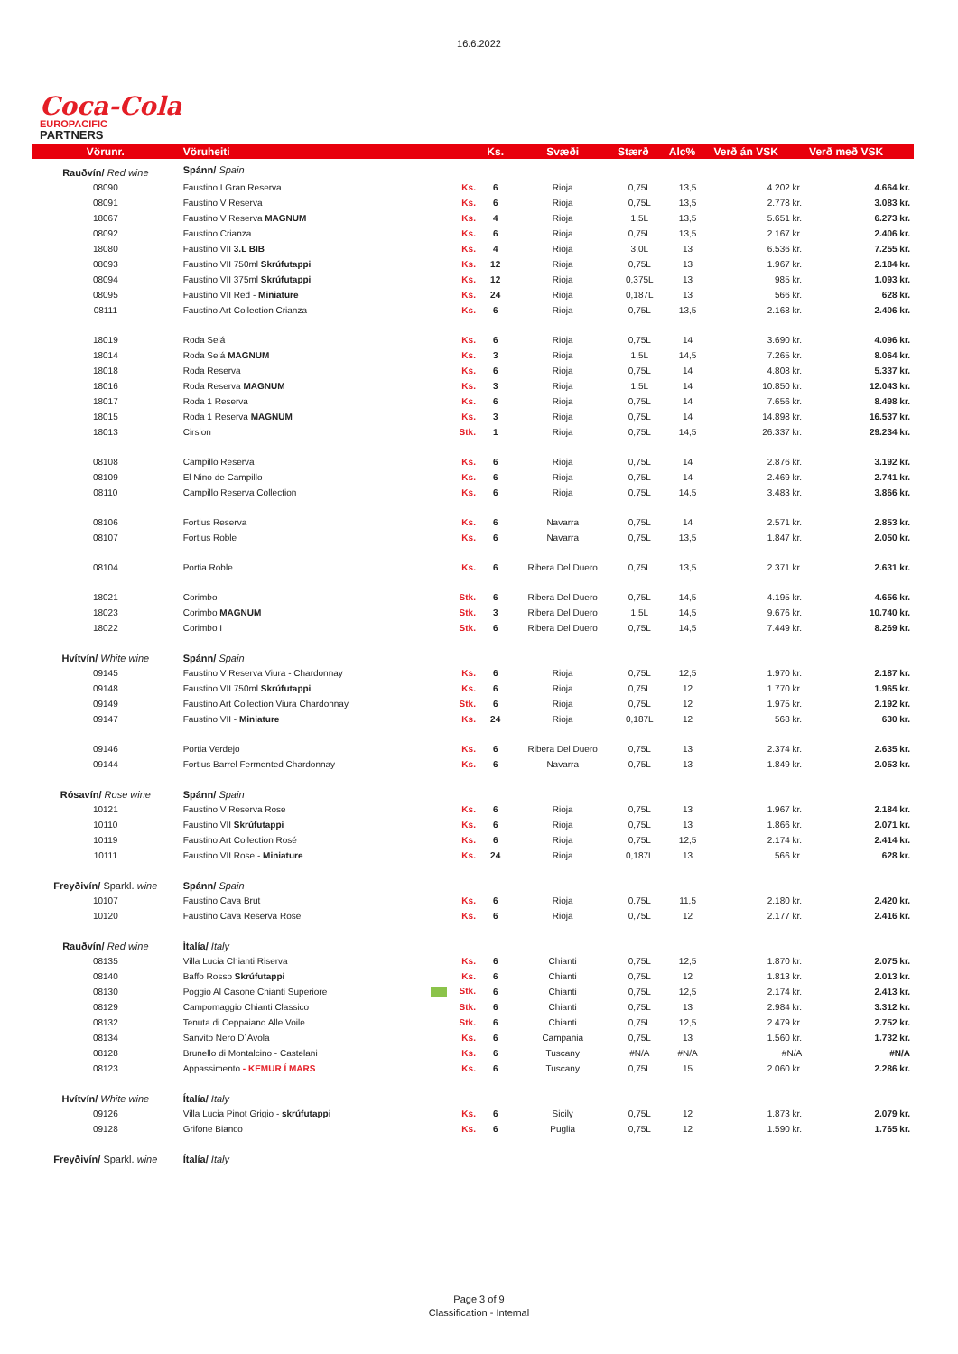16.6.2022
Coca-Cola
EUROPACIFIC
PARTNERS
| Vörunr. | Vöruheiti | | Ks. | Svæði | Stærð | Alc% | Verð án VSK | Verð með VSK |
| --- | --- | --- | --- | --- | --- | --- | --- | --- |
| Rauðvín/ Red wine | Spánn/ Spain | | | | | | | |
| 08090 | Faustino I Gran Reserva | Ks. | 6 | Rioja | 0,75L | 13,5 | 4.202 kr. | 4.664 kr. |
| 08091 | Faustino V Reserva | Ks. | 6 | Rioja | 0,75L | 13,5 | 2.778 kr. | 3.083 kr. |
| 18067 | Faustino V Reserva MAGNUM | Ks. | 4 | Rioja | 1,5L | 13,5 | 5.651 kr. | 6.273 kr. |
| 08092 | Faustino Crianza | Ks. | 6 | Rioja | 0,75L | 13,5 | 2.167 kr. | 2.406 kr. |
| 18080 | Faustino VII 3.L BIB | Ks. | 4 | Rioja | 3,0L | 13 | 6.536 kr. | 7.255 kr. |
| 08093 | Faustino VII 750ml Skrúfutappi | Ks. | 12 | Rioja | 0,75L | 13 | 1.967 kr. | 2.184 kr. |
| 08094 | Faustino VII 375ml Skrúfutappi | Ks. | 12 | Rioja | 0,375L | 13 | 985 kr. | 1.093 kr. |
| 08095 | Faustino VII Red - Miniature | Ks. | 24 | Rioja | 0,187L | 13 | 566 kr. | 628 kr. |
| 08111 | Faustino Art Collection Crianza | Ks. | 6 | Rioja | 0,75L | 13,5 | 2.168 kr. | 2.406 kr. |
| 18019 | Roda Selá | Ks. | 6 | Rioja | 0,75L | 14 | 3.690 kr. | 4.096 kr. |
| 18014 | Roda Selá MAGNUM | Ks. | 3 | Rioja | 1,5L | 14,5 | 7.265 kr. | 8.064 kr. |
| 18018 | Roda Reserva | Ks. | 6 | Rioja | 0,75L | 14 | 4.808 kr. | 5.337 kr. |
| 18016 | Roda Reserva MAGNUM | Ks. | 3 | Rioja | 1,5L | 14 | 10.850 kr. | 12.043 kr. |
| 18017 | Roda 1 Reserva | Ks. | 6 | Rioja | 0,75L | 14 | 7.656 kr. | 8.498 kr. |
| 18015 | Roda 1 Reserva MAGNUM | Ks. | 3 | Rioja | 0,75L | 14 | 14.898 kr. | 16.537 kr. |
| 18013 | Cirsion | Stk. | 1 | Rioja | 0,75L | 14,5 | 26.337 kr. | 29.234 kr. |
| 08108 | Campillo Reserva | Ks. | 6 | Rioja | 0,75L | 14 | 2.876 kr. | 3.192 kr. |
| 08109 | El Nino de Campillo | Ks. | 6 | Rioja | 0,75L | 14 | 2.469 kr. | 2.741 kr. |
| 08110 | Campillo Reserva Collection | Ks. | 6 | Rioja | 0,75L | 14,5 | 3.483 kr. | 3.866 kr. |
| 08106 | Fortius Reserva | Ks. | 6 | Navarra | 0,75L | 14 | 2.571 kr. | 2.853 kr. |
| 08107 | Fortius Roble | Ks. | 6 | Navarra | 0,75L | 13,5 | 1.847 kr. | 2.050 kr. |
| 08104 | Portia Roble | Ks. | 6 | Ribera Del Duero | 0,75L | 13,5 | 2.371 kr. | 2.631 kr. |
| 18021 | Corimbo | Stk. | 6 | Ribera Del Duero | 0,75L | 14,5 | 4.195 kr. | 4.656 kr. |
| 18023 | Corimbo MAGNUM | Stk. | 3 | Ribera Del Duero | 1,5L | 14,5 | 9.676 kr. | 10.740 kr. |
| 18022 | Corimbo I | Stk. | 6 | Ribera Del Duero | 0,75L | 14,5 | 7.449 kr. | 8.269 kr. |
| Hvítvín/ White wine | Spánn/ Spain | | | | | | | |
| 09145 | Faustino V Reserva Viura - Chardonnay | Ks. | 6 | Rioja | 0,75L | 12,5 | 1.970 kr. | 2.187 kr. |
| 09148 | Faustino VII 750ml Skrúfutappi | Ks. | 6 | Rioja | 0,75L | 12 | 1.770 kr. | 1.965 kr. |
| 09149 | Faustino Art Collection Viura Chardonnay | Stk. | 6 | Rioja | 0,75L | 12 | 1.975 kr. | 2.192 kr. |
| 09147 | Faustino VII - Miniature | Ks. | 24 | Rioja | 0,187L | 12 | 568 kr. | 630 kr. |
| 09146 | Portia Verdejo | Ks. | 6 | Ribera Del Duero | 0,75L | 13 | 2.374 kr. | 2.635 kr. |
| 09144 | Fortius Barrel Fermented Chardonnay | Ks. | 6 | Navarra | 0,75L | 13 | 1.849 kr. | 2.053 kr. |
| Rósavín/ Rose wine | Spánn/ Spain | | | | | | | |
| 10121 | Faustino V Reserva Rose | Ks. | 6 | Rioja | 0,75L | 13 | 1.967 kr. | 2.184 kr. |
| 10110 | Faustino VII Skrúfutappi | Ks. | 6 | Rioja | 0,75L | 13 | 1.866 kr. | 2.071 kr. |
| 10119 | Faustino Art Collection Rosé | Ks. | 6 | Rioja | 0,75L | 12,5 | 2.174 kr. | 2.414 kr. |
| 10111 | Faustino VII Rose - Miniature | Ks. | 24 | Rioja | 0,187L | 13 | 566 kr. | 628 kr. |
| Freyðivín/ Sparkl. wine | Spánn/ Spain | | | | | | | |
| 10107 | Faustino Cava Brut | Ks. | 6 | Rioja | 0,75L | 11,5 | 2.180 kr. | 2.420 kr. |
| 10120 | Faustino Cava Reserva Rose | Ks. | 6 | Rioja | 0,75L | 12 | 2.177 kr. | 2.416 kr. |
| Rauðvín/ Red wine | Ítalía/ Italy | | | | | | | |
| 08135 | Villa Lucia Chianti Riserva | Ks. | 6 | Chianti | 0,75L | 12,5 | 1.870 kr. | 2.075 kr. |
| 08140 | Baffo Rosso Skrúfutappi | Ks. | 6 | Chianti | 0,75L | 12 | 1.813 kr. | 2.013 kr. |
| 08130 | Poggio Al Casone Chianti Superiore | Stk. | 6 | Chianti | 0,75L | 12,5 | 2.174 kr. | 2.413 kr. |
| 08129 | Campomaggio Chianti Classico | Stk. | 6 | Chianti | 0,75L | 13 | 2.984 kr. | 3.312 kr. |
| 08132 | Tenuta di Ceppaiano Alle Voile | Stk. | 6 | Chianti | 0,75L | 12,5 | 2.479 kr. | 2.752 kr. |
| 08134 | Sanvito Nero D´Avola | Ks. | 6 | Campania | 0,75L | 13 | 1.560 kr. | 1.732 kr. |
| 08128 | Brunello di Montalcino - Castelani | Ks. | 6 | Tuscany | #N/A | #N/A | #N/A | #N/A |
| 08123 | Appassimento - KEMUR Í MARS | Ks. | 6 | Tuscany | 0,75L | 15 | 2.060 kr. | 2.286 kr. |
| Hvítvín/ White wine | Ítalía/ Italy | | | | | | | |
| 09126 | Villa Lucia Pinot Grigio - skrúfutappi | Ks. | 6 | Sicily | 0,75L | 12 | 1.873 kr. | 2.079 kr. |
| 09128 | Grifone Bianco | Ks. | 6 | Puglia | 0,75L | 12 | 1.590 kr. | 1.765 kr. |
| Freyðivín/ Sparkl. wine | Ítalía/ Italy | | | | | | | |
Page 3 of 9
Classification - Internal